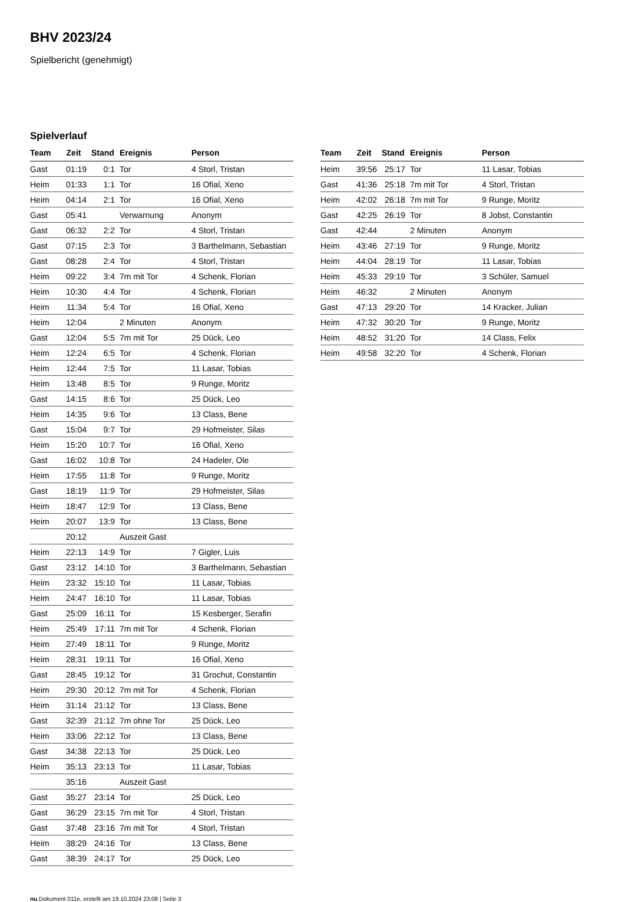BHV 2023/24
Spielbericht (genehmigt)
Spielverlauf
| Team | Zeit | Stand | Ereignis | Person |
| --- | --- | --- | --- | --- |
| Gast | 01:19 | 0:1 | Tor | 4 Storl, Tristan |
| Heim | 01:33 | 1:1 | Tor | 16 Ofial, Xeno |
| Heim | 04:14 | 2:1 | Tor | 16 Ofial, Xeno |
| Gast | 05:41 | | Verwarnung | Anonym |
| Gast | 06:32 | 2:2 | Tor | 4 Storl, Tristan |
| Gast | 07:15 | 2:3 | Tor | 3 Barthelmann, Sebastian |
| Gast | 08:28 | 2:4 | Tor | 4 Storl, Tristan |
| Heim | 09:22 | 3:4 | 7m mit Tor | 4 Schenk, Florian |
| Heim | 10:30 | 4:4 | Tor | 4 Schenk, Florian |
| Heim | 11:34 | 5:4 | Tor | 16 Ofial, Xeno |
| Heim | 12:04 | | 2 Minuten | Anonym |
| Gast | 12:04 | 5:5 | 7m mit Tor | 25 Dück, Leo |
| Heim | 12:24 | 6:5 | Tor | 4 Schenk, Florian |
| Heim | 12:44 | 7:5 | Tor | 11 Lasar, Tobias |
| Heim | 13:48 | 8:5 | Tor | 9 Runge, Moritz |
| Gast | 14:15 | 8:6 | Tor | 25 Dück, Leo |
| Heim | 14:35 | 9:6 | Tor | 13 Class, Bene |
| Gast | 15:04 | 9:7 | Tor | 29 Hofmeister, Silas |
| Heim | 15:20 | 10:7 | Tor | 16 Ofial, Xeno |
| Gast | 16:02 | 10:8 | Tor | 24 Hadeler, Ole |
| Heim | 17:55 | 11:8 | Tor | 9 Runge, Moritz |
| Gast | 18:19 | 11:9 | Tor | 29 Hofmeister, Silas |
| Heim | 18:47 | 12:9 | Tor | 13 Class, Bene |
| Heim | 20:07 | 13:9 | Tor | 13 Class, Bene |
| | 20:12 | | Auszeit Gast | |
| Heim | 22:13 | 14:9 | Tor | 7 Gigler, Luis |
| Gast | 23:12 | 14:10 | Tor | 3 Barthelmann, Sebastian |
| Heim | 23:32 | 15:10 | Tor | 11 Lasar, Tobias |
| Heim | 24:47 | 16:10 | Tor | 11 Lasar, Tobias |
| Gast | 25:09 | 16:11 | Tor | 15 Kesberger, Serafin |
| Heim | 25:49 | 17:11 | 7m mit Tor | 4 Schenk, Florian |
| Heim | 27:49 | 18:11 | Tor | 9 Runge, Moritz |
| Heim | 28:31 | 19:11 | Tor | 16 Ofial, Xeno |
| Gast | 28:45 | 19:12 | Tor | 31 Grochut, Constantin |
| Heim | 29:30 | 20:12 | 7m mit Tor | 4 Schenk, Florian |
| Heim | 31:14 | 21:12 | Tor | 13 Class, Bene |
| Gast | 32:39 | 21:12 | 7m ohne Tor | 25 Dück, Leo |
| Heim | 33:06 | 22:12 | Tor | 13 Class, Bene |
| Gast | 34:38 | 22:13 | Tor | 25 Dück, Leo |
| Heim | 35:13 | 23:13 | Tor | 11 Lasar, Tobias |
| | 35:16 | | Auszeit Gast | |
| Gast | 35:27 | 23:14 | Tor | 25 Dück, Leo |
| Gast | 36:29 | 23:15 | 7m mit Tor | 4 Storl, Tristan |
| Gast | 37:48 | 23:16 | 7m mit Tor | 4 Storl, Tristan |
| Heim | 38:29 | 24:16 | Tor | 13 Class, Bene |
| Gast | 38:39 | 24:17 | Tor | 25 Dück, Leo |
| Team | Zeit | Stand | Ereignis | Person |
| --- | --- | --- | --- | --- |
| Heim | 39:56 | 25:17 | Tor | 11 Lasar, Tobias |
| Gast | 41:36 | 25:18 | 7m mit Tor | 4 Storl, Tristan |
| Heim | 42:02 | 26:18 | 7m mit Tor | 9 Runge, Moritz |
| Gast | 42:25 | 26:19 | Tor | 8 Jobst, Constantin |
| Gast | 42:44 | | 2 Minuten | Anonym |
| Heim | 43:46 | 27:19 | Tor | 9 Runge, Moritz |
| Heim | 44:04 | 28:19 | Tor | 11 Lasar, Tobias |
| Heim | 45:33 | 29:19 | Tor | 3 Schüler, Samuel |
| Heim | 46:32 | | 2 Minuten | Anonym |
| Gast | 47:13 | 29:20 | Tor | 14 Kracker, Julian |
| Heim | 47:32 | 30:20 | Tor | 9 Runge, Moritz |
| Heim | 48:52 | 31:20 | Tor | 14 Class, Felix |
| Heim | 49:58 | 32:20 | Tor | 4 Schenk, Florian |
nu.Dokument 011e, erstellt am 19.10.2024 23:08 | Seite 3